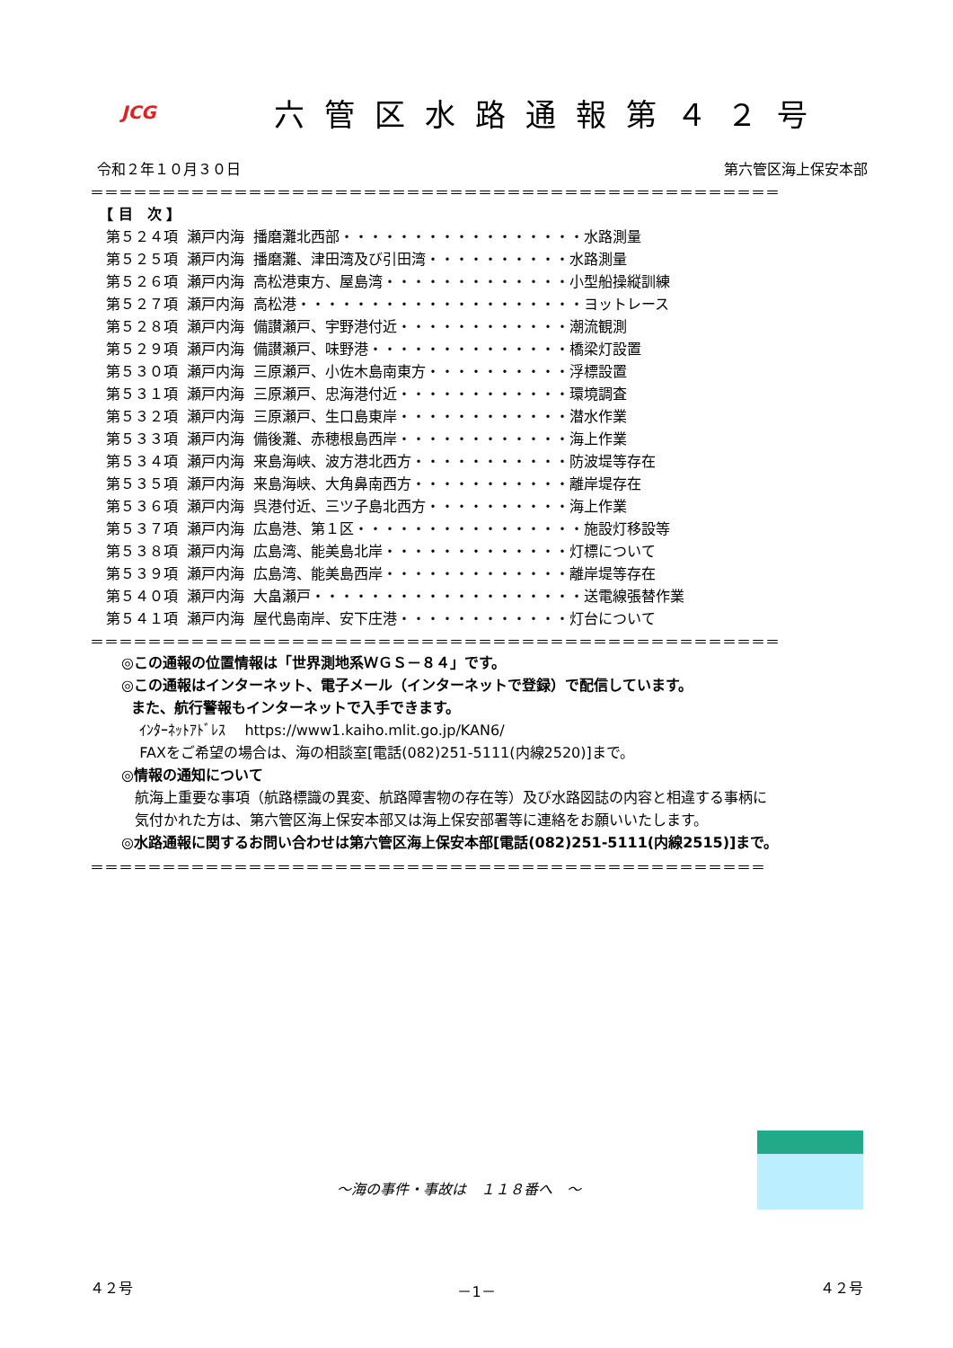JCG
六管区水路通報第４２号
令和２年１０月３０日 第六管区海上保安本部
＝＝＝＝＝＝＝＝＝＝＝＝＝＝＝＝＝＝＝＝＝＝＝＝＝＝＝＝＝＝＝＝＝＝＝＝＝＝＝＝＝＝＝＝＝＝＝＝
【 目　次 】
| 第５２４項 | 瀬戸内海 | 播磨灘北西部・・・・・・・・・・・・・・・・・水路測量 |
| 第５２５項 | 瀬戸内海 | 播磨灘、津田湾及び引田湾・・・・・・・・・・水路測量 |
| 第５２６項 | 瀬戸内海 | 高松港東方、屋島湾・・・・・・・・・・・・・小型船操縦訓練 |
| 第５２７項 | 瀬戸内海 | 高松港・・・・・・・・・・・・・・・・・・・・ヨットレース |
| 第５２８項 | 瀬戸内海 | 備讃瀬戸、宇野港付近・・・・・・・・・・・・潮流観測 |
| 第５２９項 | 瀬戸内海 | 備讃瀬戸、味野港・・・・・・・・・・・・・・橋梁灯設置 |
| 第５３０項 | 瀬戸内海 | 三原瀬戸、小佐木島南東方・・・・・・・・・・浮標設置 |
| 第５３１項 | 瀬戸内海 | 三原瀬戸、忠海港付近・・・・・・・・・・・・環境調査 |
| 第５３２項 | 瀬戸内海 | 三原瀬戸、生口島東岸・・・・・・・・・・・・潜水作業 |
| 第５３３項 | 瀬戸内海 | 備後灘、赤穂根島西岸・・・・・・・・・・・・海上作業 |
| 第５３４項 | 瀬戸内海 | 来島海峡、波方港北西方・・・・・・・・・・・防波堤等存在 |
| 第５３５項 | 瀬戸内海 | 来島海峡、大角鼻南西方・・・・・・・・・・・離岸堤存在 |
| 第５３６項 | 瀬戸内海 | 呉港付近、三ツ子島北西方・・・・・・・・・・海上作業 |
| 第５３７項 | 瀬戸内海 | 広島港、第１区・・・・・・・・・・・・・・・・施設灯移設等 |
| 第５３８項 | 瀬戸内海 | 広島湾、能美島北岸・・・・・・・・・・・・・灯標について |
| 第５３９項 | 瀬戸内海 | 広島湾、能美島西岸・・・・・・・・・・・・・離岸堤等存在 |
| 第５４０項 | 瀬戸内海 | 大畠瀬戸・・・・・・・・・・・・・・・・・・・送電線張替作業 |
| 第５４１項 | 瀬戸内海 | 屋代島南岸、安下庄港・・・・・・・・・・・・灯台について |
＝＝＝＝＝＝＝＝＝＝＝＝＝＝＝＝＝＝＝＝＝＝＝＝＝＝＝＝＝＝＝＝＝＝＝＝＝＝＝＝＝＝＝＝＝＝＝＝
◎この通報の位置情報は「世界測地系ＷＧＳ－８４」です。
◎この通報はインターネット、電子メール（インターネットで登録）で配信しています。
また、航行警報もインターネットで入手できます。
ｲﾝﾀｰﾈｯﾄｱﾄﾞﾚｽ　 https://www1.kaiho.mlit.go.jp/KAN6/
FAXをご希望の場合は、海の相談室[電話(082)251-5111(内線2520)]まで。
◎情報の通知について
航海上重要な事項（航路標識の異変、航路障害物の存在等）及び水路図誌の内容と相違する事柄に
気付かれた方は、第六管区海上保安本部又は海上保安部署等に連絡をお願いいたします。
◎水路通報に関するお問い合わせは第六管区海上保安本部[電話(082)251-5111(内線2515)]まで。
＝＝＝＝＝＝＝＝＝＝＝＝＝＝＝＝＝＝＝＝＝＝＝＝＝＝＝＝＝＝＝＝＝＝＝＝＝＝＝＝＝＝＝＝＝＝＝
～海の事件・事故は　１１８番へ　～
４２号 －1－ ４２号